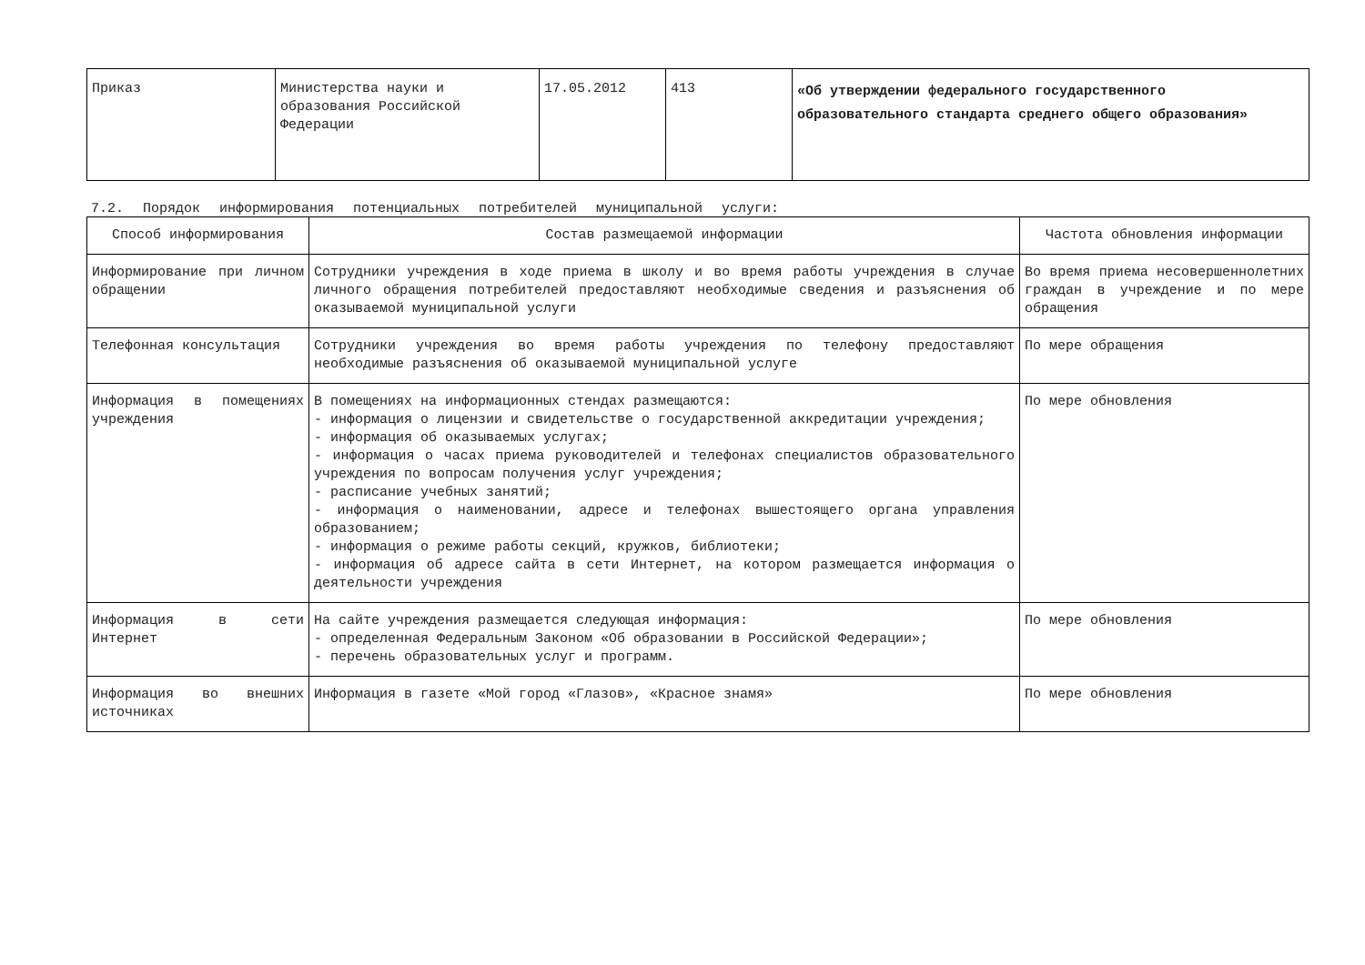| Приказ | Министерства науки и образования Российской Федерации | 17.05.2012 | 413 | «Об утверждении федерального государственного образовательного стандарта среднего общего образования» |
7.2. Порядок информирования потенциальных потребителей муниципальной услуги:
| Способ информирования | Состав размещаемой информации | Частота обновления информации |
| --- | --- | --- |
| Информирование при личном обращении | Сотрудники учреждения в ходе приема в школу и во время работы учреждения в случае личного обращения потребителей предоставляют необходимые сведения и разъяснения об оказываемой муниципальной услуги | Во время приема несовершеннолетних граждан в учреждение и по мере обращения |
| Телефонная консультация | Сотрудники учреждения во время работы учреждения по телефону предоставляют необходимые разъяснения об оказываемой муниципальной услуге | По мере обращения |
| Информация в помещениях учреждения | В помещениях на информационных стендах размещаются: - информация о лицензии и свидетельстве о государственной аккредитации учреждения; - информация об оказываемых услугах; - информация о часах приема руководителей и телефонах специалистов образовательного учреждения по вопросам получения услуг учреждения; - расписание учебных занятий; - информация о наименовании, адресе и телефонах вышестоящего органа управления образованием; - информация о режиме работы секций, кружков, библиотеки; - информация об адресе сайта в сети Интернет, на котором размещается информация о деятельности учреждения | По мере обновления |
| Информация в сети Интернет | На сайте учреждения размещается следующая информация: - определенная Федеральным Законом «Об образовании в Российской Федерации»; - перечень образовательных услуг и программ. | По мере обновления |
| Информация во внешних источниках | Информация в газете «Мой город «Глазов», «Красное знамя» | По мере обновления |